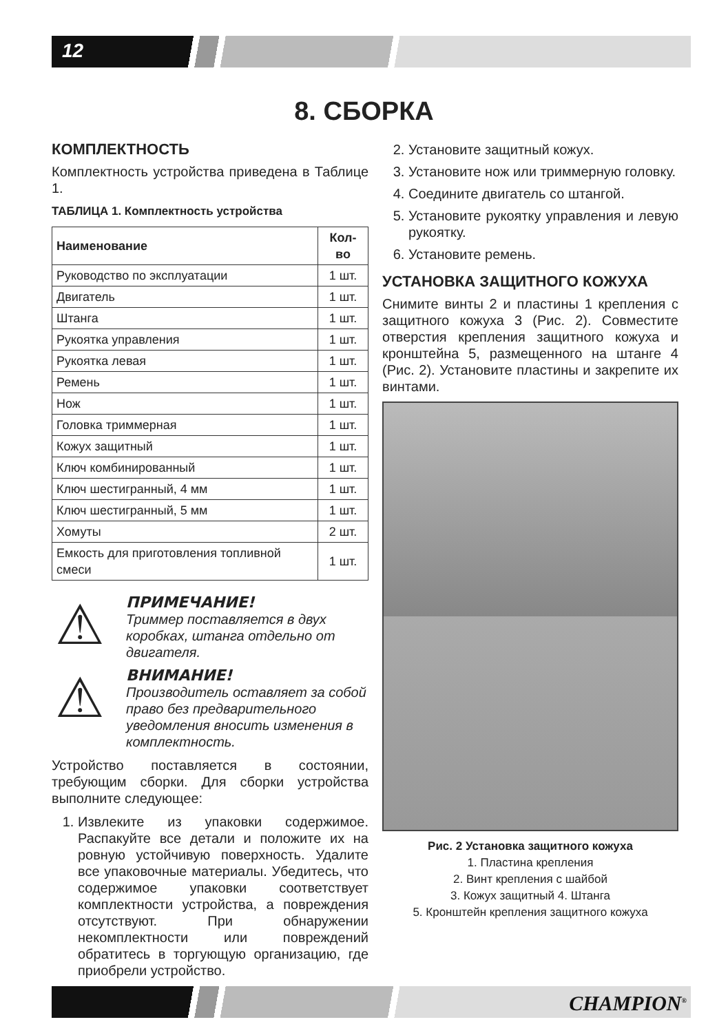12
8. СБОРКА
КОМПЛЕКТНОСТЬ
Комплектность устройства приведена в Таблице 1.
ТАБЛИЦА 1. Комплектность устройства
| Наименование | Кол-во |
| --- | --- |
| Руководство по эксплуатации | 1 шт. |
| Двигатель | 1 шт. |
| Штанга | 1 шт. |
| Рукоятка управления | 1 шт. |
| Рукоятка левая | 1 шт. |
| Ремень | 1 шт. |
| Нож | 1 шт. |
| Головка триммерная | 1 шт. |
| Кожух защитный | 1 шт. |
| Ключ комбинированный | 1 шт. |
| Ключ шестигранный, 4 мм | 1 шт. |
| Ключ шестигранный, 5 мм | 1 шт. |
| Хомуты | 2 шт. |
| Емкость для приготовления топливной смеси | 1 шт. |
⚠ ПРИМЕЧАНИЕ!
Триммер поставляется в двух коробках, штанга отдельно от двигателя.
⚠ ВНИМАНИЕ!
Производитель оставляет за собой право без предварительного уведомления вносить изменения в комплектность.
Устройство поставляется в состоянии, требующим сборки. Для сборки устройства выполните следующее:
1. Извлеките из упаковки содержимое. Распакуйте все детали и положите их на ровную устойчивую поверхность. Удалите все упаковочные материалы. Убедитесь, что содержимое упаковки соответствует комплектности устройства, а повреждения отсутствуют. При обнаружении некомплектности или повреждений обратитесь в торгующую организацию, где приобрели устройство.
2. Установите защитный кожух.
3. Установите нож или триммерную головку.
4. Соедините двигатель со штангой.
5. Установите рукоятку управления и левую рукоятку.
6. Установите ремень.
УСТАНОВКА ЗАЩИТНОГО КОЖУХА
Снимите винты 2 и пластины 1 крепления с защитного кожуха 3 (Рис. 2). Совместите отверстия крепления защитного кожуха и кронштейна 5, размещенного на штанге 4 (Рис. 2). Установите пластины и закрепите их винтами.
Рис. 2 Установка защитного кожуха
1. Пластина крепления
2. Винт крепления с шайбой
3. Кожух защитный 4. Штанга
5. Кронштейн крепления защитного кожуха
CHAMPION<sup>®</sup>